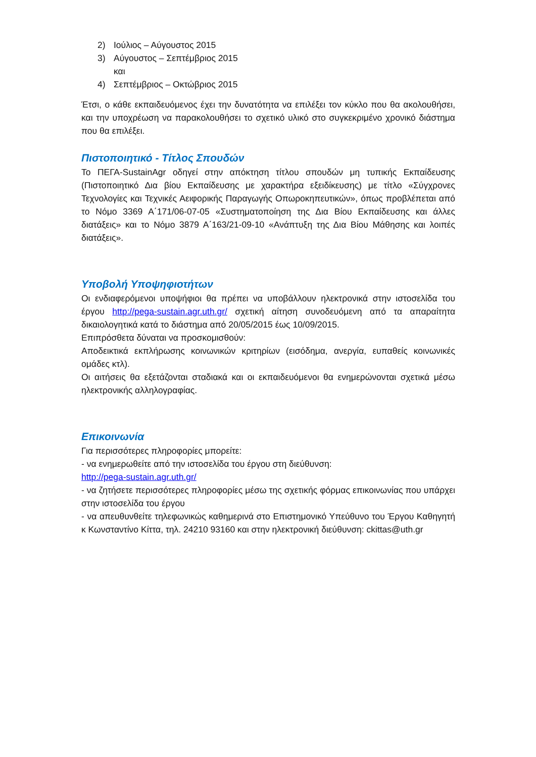2) Ιούλιος – Αύγουστος 2015
3) Αύγουστος – Σεπτέμβριος 2015
και
4) Σεπτέμβριος – Οκτώβριος 2015
Έτσι, ο κάθε εκπαιδευόμενος έχει την δυνατότητα να επιλέξει τον κύκλο που θα ακολουθήσει, και την υποχρέωση να παρακολουθήσει το σχετικό υλικό στο συγκεκριμένο χρονικό διάστημα που θα επιλέξει.
Πιστοποιητικό - Τίτλος Σπουδών
Το ΠΕΓΑ-SustainAgr οδηγεί στην απόκτηση τίτλου σπουδών μη τυπικής Εκπαίδευσης (Πιστοποιητικό Δια βίου Εκπαίδευσης με χαρακτήρα εξειδίκευσης) με τίτλο «Σύγχρονες Τεχνολογίες και Τεχνικές Αειφορικής Παραγωγής Οπωροκηπευτικών», όπως προβλέπεται από το Νόμο 3369 Α΄171/06-07-05 «Συστηματοποίηση της Δια Βίου Εκπαίδευσης και άλλες διατάξεις» και το Νόμο 3879 Α΄163/21-09-10 «Ανάπτυξη της Δια Βίου Μάθησης και λοιπές διατάξεις».
Υποβολή Υποψηφιοτήτων
Οι ενδιαφερόμενοι υποψήφιοι θα πρέπει να υποβάλλουν ηλεκτρονικά στην ιστοσελίδα του έργου http://pega-sustain.agr.uth.gr/ σχετική αίτηση συνοδευόμενη από τα απαραίτητα δικαιολογητικά κατά το διάστημα από 20/05/2015 έως 10/09/2015.
Επιπρόσθετα δύναται να προσκομισθούν:
Αποδεικτικά εκπλήρωσης κοινωνικών κριτηρίων (εισόδημα, ανεργία, ευπαθείς κοινωνικές ομάδες κτλ).
Οι αιτήσεις θα εξετάζονται σταδιακά και οι εκπαιδευόμενοι θα ενημερώνονται σχετικά μέσω ηλεκτρονικής αλληλογραφίας.
Επικοινωνία
Για περισσότερες πληροφορίες μπορείτε:
- να ενημερωθείτε από την ιστοσελίδα του έργου στη διεύθυνση:
http://pega-sustain.agr.uth.gr/
- να ζητήσετε περισσότερες πληροφορίες μέσω της σχετικής φόρμας επικοινωνίας που υπάρχει στην ιστοσελίδα του έργου
- να απευθυνθείτε τηλεφωνικώς καθημερινά στο Επιστημονικό Υπεύθυνο του Έργου Καθηγητή κ Κωνσταντίνο Κίττα, τηλ. 24210 93160 και στην ηλεκτρονική διεύθυνση: ckittas@uth.gr